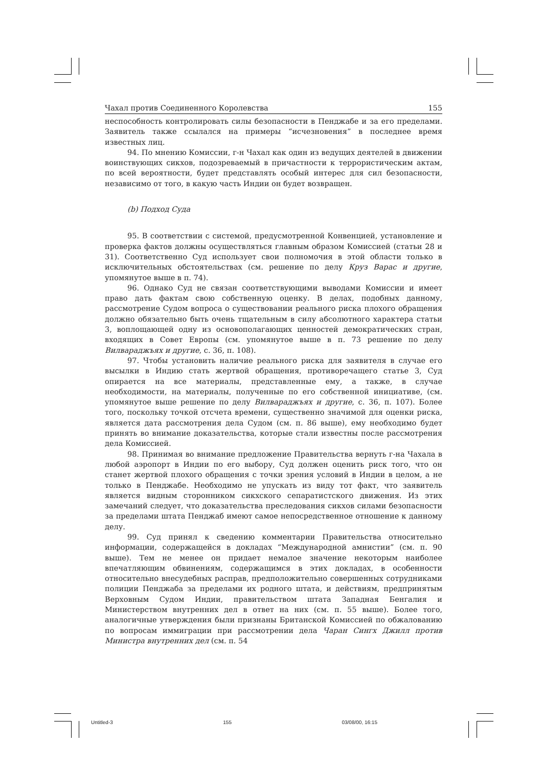Чахал против Соединенного Королевства 155
неспособность контролировать силы безопасности в Пенджабе и за его пределами. Заявитель также ссылался на примеры “исчезновения” в последнее время известных лиц.
94. По мнению Комиссии, г-н Чахал как один из ведущих деятелей в движении воинствующих сикхов, подозреваемый в причастности к террористическим актам, по всей вероятности, будет представлять особый интерес для сил безопасности, независимо от того, в какую часть Индии он будет возвращен.
(b) Подход Суда
95. В соответствии с системой, предусмотренной Конвенцией, установление и проверка фактов должны осуществляться главным образом Комиссией (статьи 28 и 31). Соответственно Суд использует свои полномочия в этой области только в исключительных обстоятельствах (см. решение по делу Круз Варас и другие, упомянутое выше в п. 74).
96. Однако Суд не связан соответствующими выводами Комиссии и имеет право дать фактам свою собственную оценку. В делах, подобных данному, рассмотрение Судом вопроса о существовании реального риска плохого обращения должно обязательно быть очень тщательным в силу абсолютного характера статьи 3, воплощающей одну из основополагающих ценностей демократических стран, входящих в Совет Европы (см. упомянутое выше в п. 73 решение по делу Вилвараджъях и другие, с. 36, п. 108).
97. Чтобы установить наличие реального риска для заявителя в случае его высылки в Индию стать жертвой обращения, противоречащего статье 3, Суд опирается на все материалы, представленные ему, а также, в случае необходимости, на материалы, полученные по его собственной инициативе, (см. упомянутое выше решение по делу Вилвараджъях и другие, с. 36, п. 107). Более того, поскольку точкой отсчета времени, существенно значимой для оценки риска, является дата рассмотрения дела Судом (см. п. 86 выше), ему необходимо будет принять во внимание доказательства, которые стали известны после рассмотрения дела Комиссией.
98. Принимая во внимание предложение Правительства вернуть г-на Чахала в любой аэропорт в Индии по его выбору, Суд должен оценить риск того, что он станет жертвой плохого обращения с точки зрения условий в Индии в целом, а не только в Пенджабе. Необходимо не упускать из виду тот факт, что заявитель является видным сторонником сикхского сепаратистского движения. Из этих замечаний следует, что доказательства преследования сикхов силами безопасности за пределами штата Пенджаб имеют самое непосредственное отношение к данному делу.
99. Суд принял к сведению комментарии Правительства относительно информации, содержащейся в докладах “Международной амнистии” (см. п. 90 выше). Тем не менее он придает немалое значение некоторым наиболее впечатляющим обвинениям, содержащимся в этих докладах, в особенности относительно внесудебных расправ, предположительно совершенных сотрудниками полиции Пенджаба за пределами их родного штата, и действиям, предпринятым Верховным Судом Индии, правительством штата Западная Бенгалия и Министерством внутренних дел в ответ на них (см. п. 55 выше). Более того, аналогичные утверждения были признаны Британской Комиссией по обжалованию по вопросам иммиграции при рассмотрении дела Чаран Сингх Джилл против Министра внутренних дел (см. п. 54
Untitled-3 155 03/08/00, 16:15